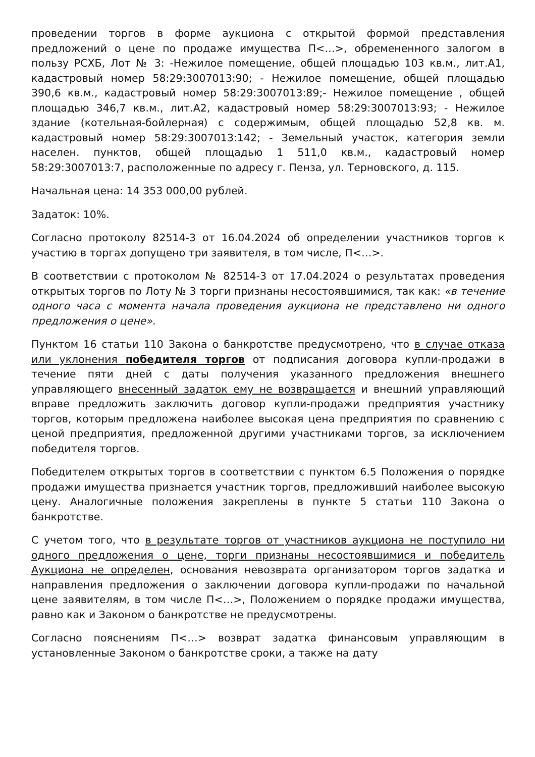проведении торгов в форме аукциона с открытой формой представления предложений о цене по продаже имущества П<…>, обремененного залогом в пользу РСХБ, Лот № 3: -Нежилое помещение, общей площадью 103 кв.м., лит.А1, кадастровый номер 58:29:3007013:90; - Нежилое помещение, общей площадью 390,6 кв.м., кадастровый номер 58:29:3007013:89;- Нежилое помещение , общей площадью 346,7 кв.м., лит.А2, кадастровый номер 58:29:3007013:93; - Нежилое здание (котельная-бойлерная) с содержимым, общей площадью 52,8 кв. м. кадастровый номер 58:29:3007013:142; - Земельный участок, категория земли населен. пунктов, общей площадью 1 511,0 кв.м., кадастровый номер 58:29:3007013:7, расположенные по адресу г. Пенза, ул. Терновского, д. 115.
Начальная цена: 14 353 000,00 рублей.
Задаток: 10%.
Согласно протоколу 82514-3 от 16.04.2024 об определении участников торгов к участию в торгах допущено три заявителя, в том числе, П<…>.
В соответствии с протоколом № 82514-3 от 17.04.2024 о результатах проведения открытых торгов по Лоту № 3 торги признаны несостоявшимися, так как: «в течение одного часа с момента начала проведения аукциона не представлено ни одного предложения о цене».
Пунктом 16 статьи 110 Закона о банкротстве предусмотрено, что в случае отказа или уклонения победителя торгов от подписания договора купли-продажи в течение пяти дней с даты получения указанного предложения внешнего управляющего внесенный задаток ему не возвращается и внешний управляющий вправе предложить заключить договор купли-продажи предприятия участнику торгов, которым предложена наиболее высокая цена предприятия по сравнению с ценой предприятия, предложенной другими участниками торгов, за исключением победителя торгов.
Победителем открытых торгов в соответствии с пунктом 6.5 Положения о порядке продажи имущества признается участник торгов, предложивший наиболее высокую цену. Аналогичные положения закреплены в пункте 5 статьи 110 Закона о банкротстве.
С учетом того, что в результате торгов от участников аукциона не поступило ни одного предложения о цене, торги признаны несостоявшимися и победитель Аукциона не определен, основания невозврата организатором торгов задатка и направления предложения о заключении договора купли-продажи по начальной цене заявителям, в том числе П<…>, Положением о порядке продажи имущества, равно как и Законом о банкротстве не предусмотрены.
Согласно пояснениям П<…> возврат задатка финансовым управляющим в установленные Законом о банкротстве сроки, а также на дату